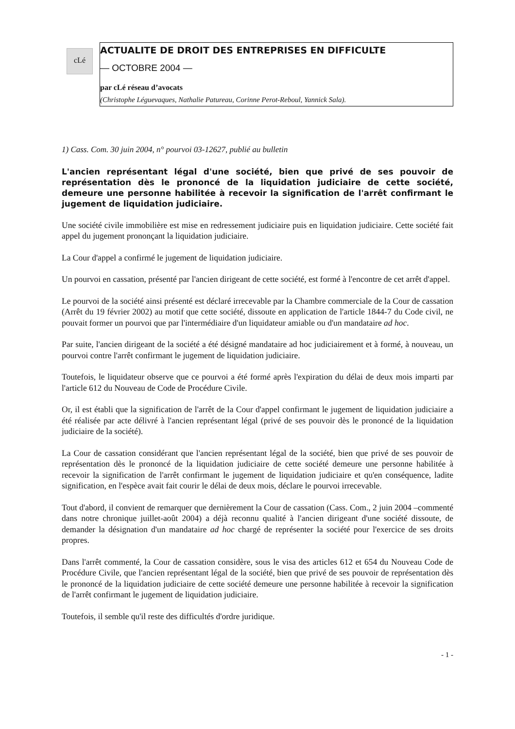cLé
ACTUALITE DE DROIT DES ENTREPRISES EN DIFFICULTE
— OCTOBRE 2004 —
par cLé réseau d’avocats
(Christophe Léguevaques, Nathalie Patureau, Corinne Perot-Reboul, Yannick Sala).
1) Cass. Com. 30 juin 2004, n° pourvoi 03-12627, publié au bulletin
L'ancien représentant légal d'une société, bien que privé de ses pouvoir de représentation dès le prononcé de la liquidation judiciaire de cette société, demeure une personne habilitée à recevoir la signification de l'arrêt confirmant le jugement de liquidation judiciaire.
Une société civile immobilière est mise en redressement judiciaire puis en liquidation judiciaire. Cette société fait appel du jugement prononçant la liquidation judiciaire.
La Cour d'appel a confirmé le jugement de liquidation judiciaire.
Un pourvoi en cassation, présenté par l'ancien dirigeant de cette société, est formé à l'encontre de cet arrêt d'appel.
Le pourvoi de la société ainsi présenté est déclaré irrecevable par la Chambre commerciale de la Cour de cassation (Arrêt du 19 février 2002) au motif que cette société, dissoute en application de l'article 1844-7 du Code civil, ne pouvait former un pourvoi que par l'intermédiaire d'un liquidateur amiable ou d'un mandataire ad hoc.
Par suite, l'ancien dirigeant de la société a été désigné mandataire ad hoc judiciairement et à formé, à nouveau, un pourvoi contre l'arrêt confirmant le jugement de liquidation judiciaire.
Toutefois, le liquidateur observe que ce pourvoi a été formé après l'expiration du délai de deux mois imparti par l'article 612 du Nouveau de Code de Procédure Civile.
Or, il est établi que la signification de l'arrêt de la Cour d'appel confirmant le jugement de liquidation judiciaire a été réalisée par acte délivré à l'ancien représentant légal (privé de ses pouvoir dès le prononcé de la liquidation judiciaire de la société).
La Cour de cassation considérant que l'ancien représentant légal de la société, bien que privé de ses pouvoir de représentation dès le prononcé de la liquidation judiciaire de cette société demeure une personne habilitée à recevoir la signification de l'arrêt confirmant le jugement de liquidation judiciaire et qu'en conséquence, ladite signification, en l'espèce avait fait courir le délai de deux mois, déclare le pourvoi irrecevable.
Tout d'abord, il convient de remarquer que dernièrement la Cour de cassation (Cass. Com., 2 juin 2004 –commenté dans notre chronique juillet-août 2004) a déjà reconnu qualité à l'ancien dirigeant d'une société dissoute, de demander la désignation d'un mandataire ad hoc chargé de représenter la société pour l'exercice de ses droits propres.
Dans l'arrêt commenté, la Cour de cassation considère, sous le visa des articles 612 et 654 du Nouveau Code de Procédure Civile, que l'ancien représentant légal de la société, bien que privé de ses pouvoir de représentation dès le prononcé de la liquidation judiciaire de cette société demeure une personne habilitée à recevoir la signification de l'arrêt confirmant le jugement de liquidation judiciaire.
Toutefois, il semble qu'il reste des difficultés d'ordre juridique.
- 1 -